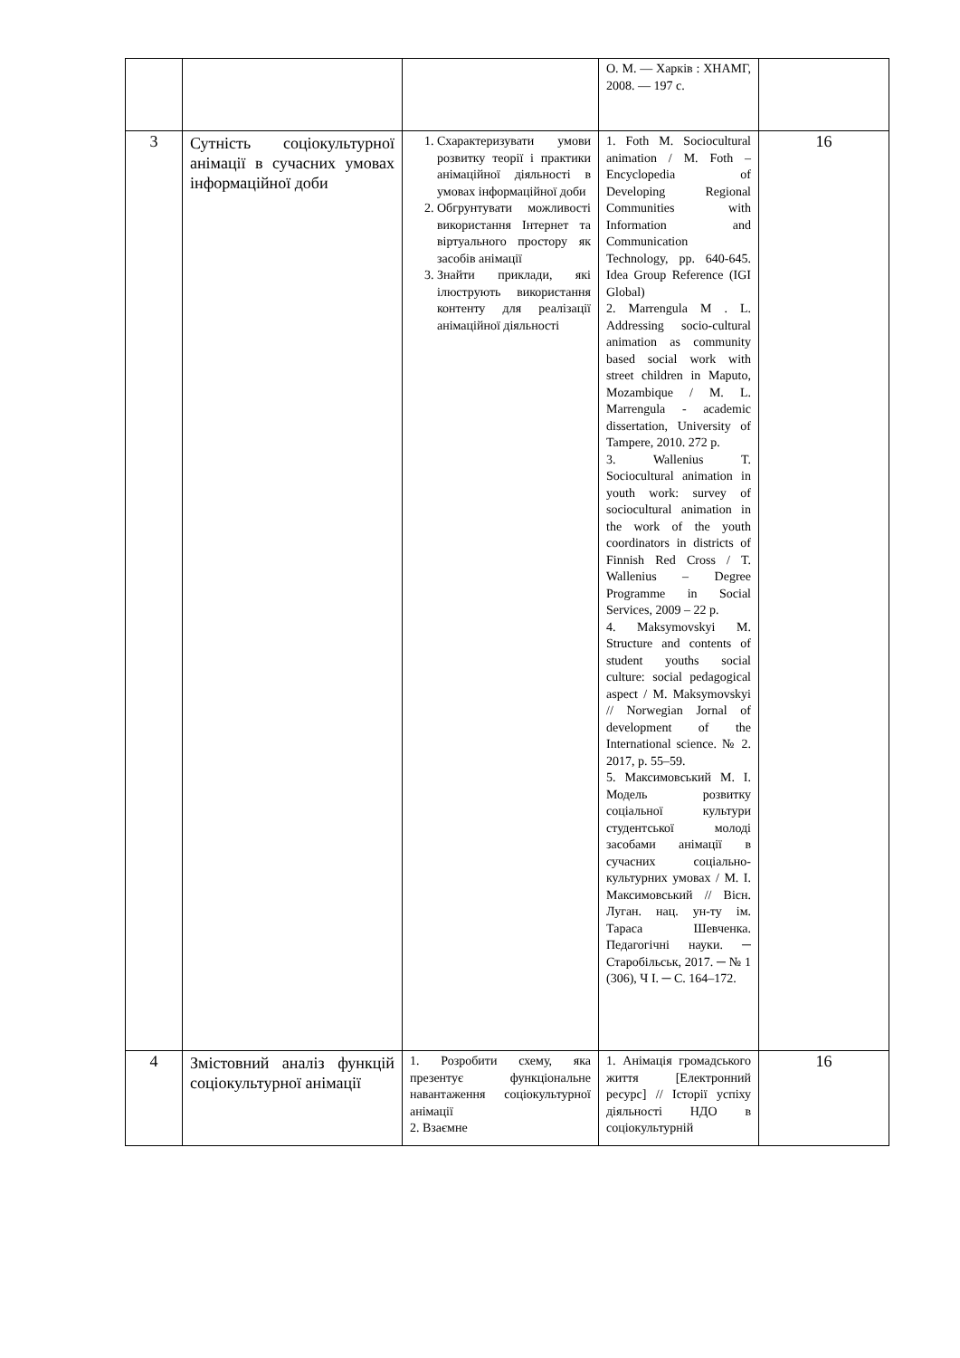| | | | О. М. — Харків : ХНАМГ, 2008. — 197 с. | |
| 3 | Сутність соціокультурної анімації в сучасних умовах інформаційної доби | 1. Схарактеризувати умови розвитку теорії і практики анімаційної діяльності в умовах інформаційної доби 2. Обгрунтувати можливості використання Інтернет та віртуального простору як засобів анімації 3. Знайти приклади, які ілюструють використання контенту для реалізації анімаційної діяльності | 1. Foth M. Sociocultural animation / M. Foth – Encyclopedia of Developing Regional Communities with Information and Communication Technology, pp. 640-645. Idea Group Reference (IGI Global) 2. Marrengula M . L. Addressing socio-cultural animation as community based social work with street children in Maputo, Mozambique / M. L. Marrengula - academic dissertation, University of Tampere, 2010. 272 p. 3. Wallenius T. Sociocultural animation in youth work: survey of sociocultural animation in the work of the youth coordinators in districts of Finnish Red Cross / T. Wallenius – Degree Programme in Social Services, 2009 – 22 p. 4. Maksymovskyi M. Structure and contents of student youths social culture: social pedagogical aspect / M. Maksymovskyi // Norwegian Jornal of development of the International science. № 2. 2017, p. 55–59. 5. Максимовський М. І. Модель розвитку соціальної культури студентської молоді засобами анімації в сучасних соціально-культурних умовах / М. І. Максимовський // Вісн. Луган. нац. ун-ту ім. Тараса Шевченка. Педагогічні науки. ─ Старобільськ, 2017. ─ № 1 (306), Ч І. ─ С. 164–172. | 16 |
| 4 | Змістовний аналіз функцій соціокультурної анімації | 1. Розробити схему, яка презентує функціональне навантаження соціокультурної анімації 2. Взаємне | 1. Анімація громадського життя [Електронний ресурс] // Історії успіху діяльності НДО в соціокультурній | 16 |